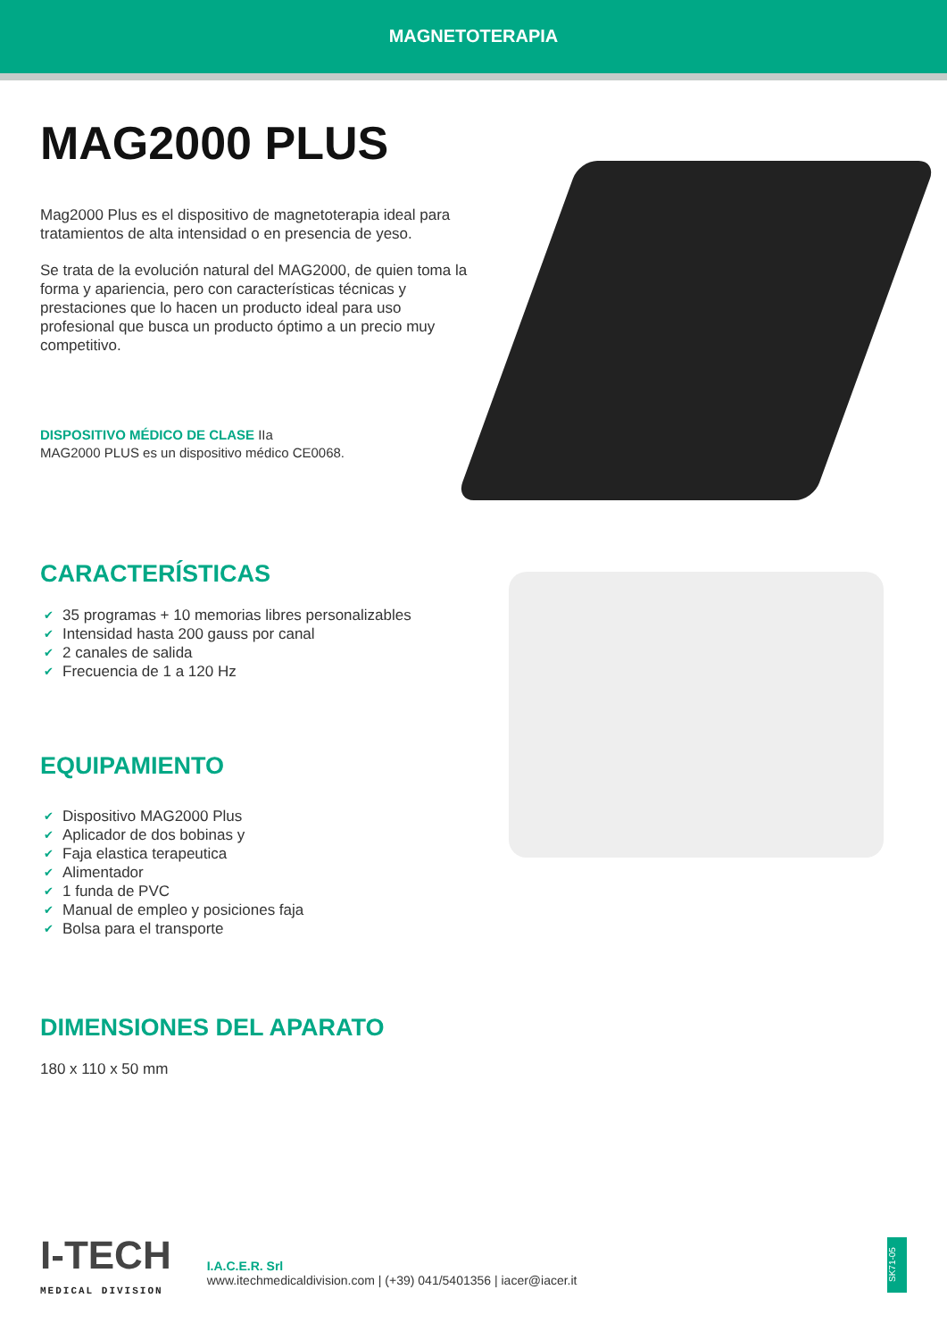MAGNETOTERAPIA
MAG2000 PLUS
Mag2000 Plus es el dispositivo de magnetoterapia ideal para tratamientos de alta intensidad o en presencia de yeso.
Se trata de la evolución natural del MAG2000, de quien toma la forma y apariencia, pero con características técnicas y prestaciones que lo hacen un producto ideal para uso profesional que busca un producto óptimo a un precio muy competitivo.
DISPOSITIVO MÉDICO DE CLASE IIa
MAG2000 PLUS es un dispositivo médico CE0068.
CARACTERÍSTICAS
✔ 35 programas + 10 memorias libres personalizables
✔ Intensidad hasta 200 gauss por canal
✔ 2 canales de salida
✔ Frecuencia de 1 a 120 Hz
EQUIPAMIENTO
✔ Dispositivo MAG2000 Plus
✔ Aplicador de dos bobinas y
✔ Faja elastica terapeutica
✔ Alimentador
✔ 1 funda de PVC
✔ Manual de empleo y posiciones faja
✔ Bolsa para el transporte
DIMENSIONES DEL APARATO
180 x 110 x 50 mm
I-TECH
MEDICAL DIVISION
I.A.C.E.R. Srl
www.itechmedicaldivision.com | (+39) 041/5401356 | iacer@iacer.it
SK71-05